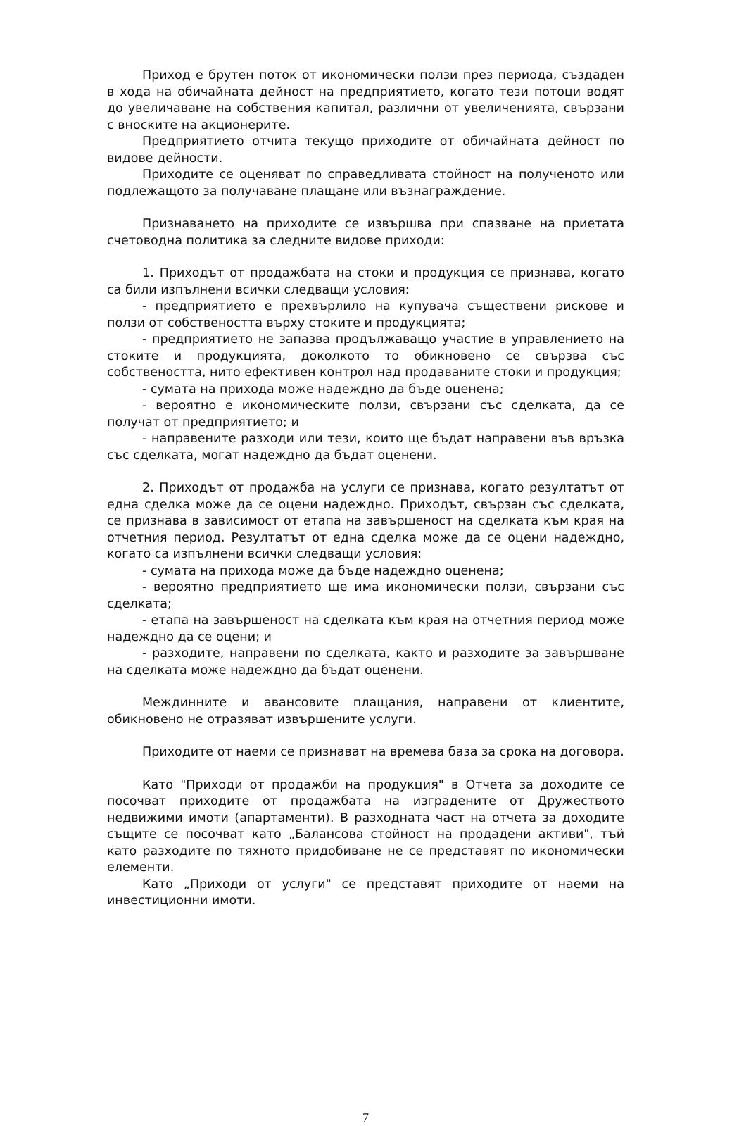Приход е брутен поток от икономически ползи през периода, създаден в хода на обичайната дейност на предприятието, когато тези потоци водят до увеличаване на собствения капитал, различни от увеличенията, свързани с вноските на акционерите.
Предприятието отчита текущо приходите от обичайната дейност по видове дейности.
Приходите се оценяват по справедливата стойност на полученото или подлежащото за получаване плащане или възнаграждение.
Признаването на приходите се извършва при спазване на приетата счетоводна политика за следните видове приходи:
1. Приходът от продажбата на стоки и продукция се признава, когато са били изпълнени всички следващи условия:
- предприятието е прехвърлило на купувача съществени рискове и ползи от собствеността върху стоките и продукцията;
- предприятието не запазва продължаващо участие в управлението на стоките и продукцията, доколкото то обикновено се свързва със собствеността, нито ефективен контрол над продаваните стоки и продукция;
- сумата на прихода може надеждно да бъде оценена;
- вероятно е икономическите ползи, свързани със сделката, да се получат от предприятието; и
- направените разходи или тези, които ще бъдат направени във връзка със сделката, могат надеждно да бъдат оценени.
2. Приходът от продажба на услуги се признава, когато резултатът от една сделка може да се оцени надеждно. Приходът, свързан със сделката, се признава в зависимост от етапа на завършеност на сделката към края на отчетния период. Резултатът от една сделка може да се оцени надеждно, когато са изпълнени всички следващи условия:
- сумата на прихода може да бъде надеждно оценена;
- вероятно предприятието ще има икономически ползи, свързани със сделката;
- етапа на завършеност на сделката към края на отчетния период може надеждно да се оцени; и
- разходите, направени по сделката, както и разходите за завършване на сделката може надеждно да бъдат оценени.
Междинните и авансовите плащания, направени от клиентите, обикновено не отразяват извършените услуги.
Приходите от наеми се признават на времева база за срока на договора.
Като "Приходи от продажби на продукция" в Отчета за доходите се посочват приходите от продажбата на изградените от Дружеството недвижими имоти (апартаменти). В разходната част на отчета за доходите същите се посочват като „Балансова стойност на продадени активи", тъй като разходите по тяхното придобиване не се представят по икономически елементи.
Като „Приходи от услуги" се представят приходите от наеми на инвестиционни имоти.
7